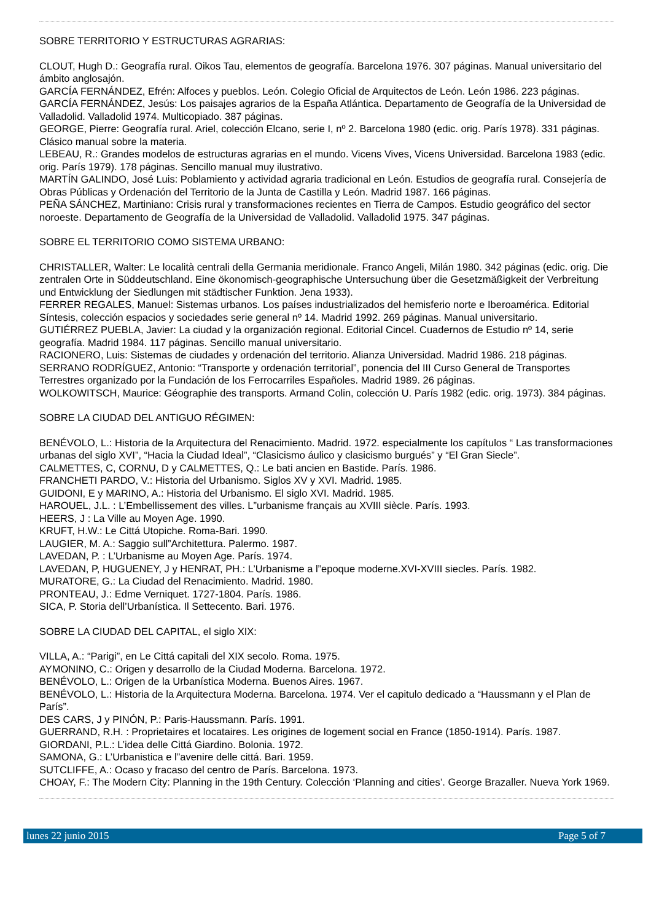SOBRE TERRITORIO Y ESTRUCTURAS AGRARIAS:
CLOUT, Hugh D.: Geografía rural. Oikos Tau, elementos de geografía. Barcelona 1976. 307 páginas. Manual universitario del ámbito anglosajón.
GARCÍA FERNÁNDEZ, Efrén: Alfoces y pueblos. León. Colegio Oficial de Arquitectos de León. León 1986. 223 páginas.
GARCÍA FERNÁNDEZ, Jesús: Los paisajes agrarios de la España Atlántica. Departamento de Geografía de la Universidad de Valladolid. Valladolid 1974. Multicopiado. 387 páginas.
GEORGE, Pierre: Geografía rural. Ariel, colección Elcano, serie I, nº 2. Barcelona 1980 (edic. orig. París 1978). 331 páginas. Clásico manual sobre la materia.
LEBEAU, R.: Grandes modelos de estructuras agrarias en el mundo. Vicens Vives, Vicens Universidad. Barcelona 1983 (edic. orig. París 1979). 178 páginas. Sencillo manual muy ilustrativo.
MARTÍN GALINDO, José Luis: Poblamiento y actividad agraria tradicional en León. Estudios de geografía rural. Consejería de Obras Públicas y Ordenación del Territorio de la Junta de Castilla y León. Madrid 1987. 166 páginas.
PEÑA SÁNCHEZ, Martiniano: Crisis rural y transformaciones recientes en Tierra de Campos. Estudio geográfico del sector noroeste. Departamento de Geografía de la Universidad de Valladolid. Valladolid 1975. 347 páginas.
SOBRE EL TERRITORIO COMO SISTEMA URBANO:
CHRISTALLER, Walter: Le località centrali della Germania meridionale. Franco Angeli, Milán 1980. 342 páginas (edic. orig. Die zentralen Orte in Süddeutschland. Eine ökonomisch-geographische Untersuchung über die Gesetzmäßigkeit der Verbreitung und Entwicklung der Siedlungen mit städtischer Funktion. Jena 1933).
FERRER REGALES, Manuel: Sistemas urbanos. Los países industrializados del hemisferio norte e Iberoamérica. Editorial Síntesis, colección espacios y sociedades serie general nº 14. Madrid 1992. 269 páginas. Manual universitario.
GUTIÉRREZ PUEBLA, Javier: La ciudad y la organización regional. Editorial Cincel. Cuadernos de Estudio nº 14, serie geografía. Madrid 1984. 117 páginas. Sencillo manual universitario.
RACIONERO, Luis: Sistemas de ciudades y ordenación del territorio. Alianza Universidad. Madrid 1986. 218 páginas.
SERRANO RODRÍGUEZ, Antonio: “Transporte y ordenación territorial”, ponencia del III Curso General de Transportes Terrestres organizado por la Fundación de los Ferrocarriles Españoles. Madrid 1989. 26 páginas.
WOLKOWITSCH, Maurice: Géographie des transports. Armand Colin, colección U. París 1982 (edic. orig. 1973). 384 páginas.
SOBRE LA CIUDAD DEL ANTIGUO RÉGIMEN:
BENÉVOLO, L.: Historia de la Arquitectura del Renacimiento. Madrid. 1972. especialmente los capítulos “ Las transformaciones urbanas del siglo XVI”, “Hacia la Ciudad Ideal”, “Clasicismo áulico y clasicismo burgués” y “El Gran Siecle”.
CALMETTES, C, CORNU, D y CALMETTES, Q.: Le bati ancien en Bastide. París. 1986.
FRANCHETI PARDO, V.: Historia del Urbanismo. Siglos XV y XVI. Madrid. 1985.
GUIDONI, E y MARINO, A.: Historia del Urbanismo. El siglo XVI. Madrid. 1985.
HAROUEL, J.L. : L’Embellissement des villes. L”urbanisme français au XVIII siècle. París. 1993.
HEERS, J : La Ville au Moyen Age. 1990.
KRUFT, H.W.: Le Cittá Utopiche. Roma-Bari. 1990.
LAUGIER, M. A.: Saggio sull”Architettura. Palermo. 1987.
LAVEDAN, P. : L’Urbanisme au Moyen Age. París. 1974.
LAVEDAN, P, HUGUENEY, J y HENRAT, PH.: L’Urbanisme a l”epoque moderne.XVI-XVIII siecles. París. 1982.
MURATORE, G.: La Ciudad del Renacimiento. Madrid. 1980.
PRONTEAU, J.: Edme Verniquet. 1727-1804. París. 1986.
SICA, P. Storia dell’Urbanística. Il Settecento. Bari. 1976.
SOBRE LA CIUDAD DEL CAPITAL, el siglo XIX:
VILLA, A.: “Parigi”, en Le Cittá capitali del XIX secolo. Roma. 1975.
AYMONINO, C.: Origen y desarrollo de la Ciudad Moderna. Barcelona. 1972.
BENÉVOLO, L.: Origen de la Urbanística Moderna. Buenos Aires. 1967.
BENÉVOLO, L.: Historia de la Arquitectura Moderna. Barcelona. 1974. Ver el capitulo dedicado a “Haussmann y el Plan de París”.
DES CARS, J y PINÓN, P.: Paris-Haussmann. París. 1991.
GUERRAND, R.H. : Proprietaires et locataires. Les origines de logement social en France (1850-1914). París. 1987.
GIORDANI, P.L.: L’idea delle Cittá Giardino. Bolonia. 1972.
SAMONA, G.: L’Urbanistica e l”avenire delle cittá. Bari. 1959.
SUTCLIFFE, A.: Ocaso y fracaso del centro de París. Barcelona. 1973.
CHOAY, F.: The Modern City: Planning in the 19th Century. Colección ‘Planning and cities’. George Brazaller. Nueva York 1969.
lunes 22 junio 2015 Page 5 of 7